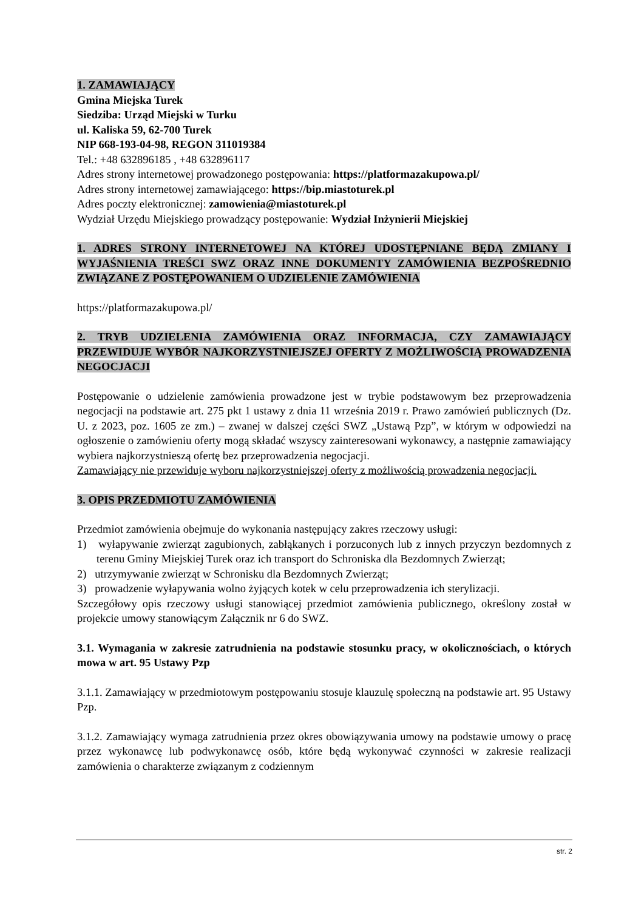1. ZAMAWIAJĄCY
Gmina Miejska Turek
Siedziba: Urząd Miejski w Turku
ul. Kaliska 59, 62-700 Turek
NIP 668-193-04-98, REGON 311019384
Tel.: +48 632896185 , +48 632896117
Adres strony internetowej prowadzonego postępowania: https://platformazakupowa.pl/
Adres strony internetowej zamawiającego: https://bip.miastoturek.pl
Adres poczty elektronicznej: zamowienia@miastoturek.pl
Wydział Urzędu Miejskiego prowadzący postępowanie: Wydział Inżynierii Miejskiej
1. ADRES STRONY INTERNETOWEJ NA KTÓREJ UDOSTĘPNIANE BĘDĄ ZMIANY I WYJAŚNIENIA TREŚCI SWZ ORAZ INNE DOKUMENTY ZAMÓWIENIA BEZPOŚREDNIO ZWIĄZANE Z POSTĘPOWANIEM O UDZIELENIE ZAMÓWIENIA
https://platformazakupowa.pl/
2. TRYB UDZIELENIA ZAMÓWIENIA ORAZ INFORMACJA, CZY ZAMAWIAJĄCY PRZEWIDUJE WYBÓR NAJKORZYSTNIEJSZEJ OFERTY Z MOŻLIWOŚCIĄ PROWADZENIA NEGOCJACJI
Postępowanie o udzielenie zamówienia prowadzone jest w trybie podstawowym bez przeprowadzenia negocjacji na podstawie art. 275 pkt 1 ustawy z dnia 11 września 2019 r. Prawo zamówień publicznych (Dz. U. z 2023, poz. 1605 ze zm.) – zwanej w dalszej części SWZ „Ustawą Pzp”, w którym w odpowiedzi na ogłoszenie o zamówieniu oferty mogą składać wszyscy zainteresowani wykonawcy, a następnie zamawiający wybiera najkorzystnieszą ofertę bez przeprowadzenia negocjacji.
Zamawiający nie przewiduje wyboru najkorzystniejszej oferty z możliwością prowadzenia negocjacji.
3. OPIS PRZEDMIOTU ZAMÓWIENIA
Przedmiot zamówienia obejmuje do wykonania następujący zakres rzeczowy usługi:
1) wyłapywanie zwierząt zagubionych, zabłąkanych i porzuconych lub z innych przyczyn bezdomnych z terenu Gminy Miejskiej Turek oraz ich transport do Schroniska dla Bezdomnych Zwierząt;
2) utrzymywanie zwierząt w Schronisku dla Bezdomnych Zwierząt;
3) prowadzenie wyłapywania wolno żyjących kotek w celu przeprowadzenia ich sterylizacji.
Szczegółowy opis rzeczowy usługi stanowiącej przedmiot zamówienia publicznego, określony został w projekcie umowy stanowiącym Załącznik nr 6 do SWZ.
3.1. Wymagania w zakresie zatrudnienia na podstawie stosunku pracy, w okolicznościach, o których mowa w art. 95 Ustawy Pzp
3.1.1. Zamawiający w przedmiotowym postępowaniu stosuje klauzulę społeczną na podstawie art. 95 Ustawy Pzp.
3.1.2. Zamawiający wymaga zatrudnienia przez okres obowiązywania umowy na podstawie umowy o pracę przez wykonawcę lub podwykonawcę osób, które będą wykonywać czynności w zakresie realizacji zamówienia o charakterze związanym z codziennym
str. 2